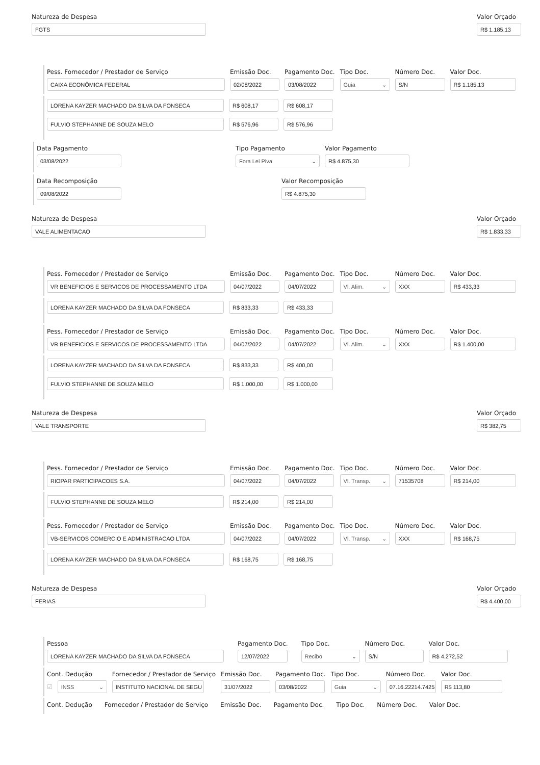Natureza de Despesa
FGTS
Valor Orçado
R$ 1.185,13
Pess. Fornecedor / Prestador de Serviço
CAIXA ECONÔMICA FEDERAL
Emissão Doc.
02/08/2022
Pagamento Doc.
03/08/2022
Tipo Doc.
Guia ⌄
Número Doc.
S/N
Valor Doc.
R$ 1.185,13
LORENA KAYZER MACHADO DA SILVA DA FONSECA
R$ 608,17
R$ 608,17
FULVIO STEPHANNE DE SOUZA MELO
R$ 576,96
R$ 576,96
Data Pagamento
03/08/2022
Tipo Pagamento
Fora Lei Piva ⌄
Valor Pagamento
R$ 4.875,30
Data Recomposição
09/08/2022
Valor Recomposição
R$ 4.875,30
Natureza de Despesa
VALE ALIMENTACAO
Valor Orçado
R$ 1.833,33
Pess. Fornecedor / Prestador de Serviço
VR BENEFICIOS E SERVICOS DE PROCESSAMENTO LTDA
Emissão Doc.
04/07/2022
Pagamento Doc.
04/07/2022
Tipo Doc.
Vl. Alim. ⌄
Número Doc.
XXX
Valor Doc.
R$ 433,33
LORENA KAYZER MACHADO DA SILVA DA FONSECA
R$ 833,33
R$ 433,33
Pess. Fornecedor / Prestador de Serviço
VR BENEFICIOS E SERVICOS DE PROCESSAMENTO LTDA
Emissão Doc.
04/07/2022
Pagamento Doc.
04/07/2022
Tipo Doc.
Vl. Alim. ⌄
Número Doc.
XXX
Valor Doc.
R$ 1.400,00
LORENA KAYZER MACHADO DA SILVA DA FONSECA
R$ 833,33
R$ 400,00
FULVIO STEPHANNE DE SOUZA MELO
R$ 1.000,00
R$ 1.000,00
Natureza de Despesa
VALE TRANSPORTE
Valor Orçado
R$ 382,75
Pess. Fornecedor / Prestador de Serviço
RIOPAR PARTICIPACOES S.A.
Emissão Doc.
04/07/2022
Pagamento Doc.
04/07/2022
Tipo Doc.
Vl. Transp. ⌄
Número Doc.
71535708
Valor Doc.
R$ 214,00
FULVIO STEPHANNE DE SOUZA MELO
R$ 214,00
R$ 214,00
Pess. Fornecedor / Prestador de Serviço
VB-SERVICOS COMERCIO E ADMINISTRACAO LTDA
Emissão Doc.
04/07/2022
Pagamento Doc.
04/07/2022
Tipo Doc.
Vl. Transp. ⌄
Número Doc.
XXX
Valor Doc.
R$ 168,75
LORENA KAYZER MACHADO DA SILVA DA FONSECA
R$ 168,75
R$ 168,75
Natureza de Despesa
FERIAS
Valor Orçado
R$ 4.400,00
Pessoa
LORENA KAYZER MACHADO DA SILVA DA FONSECA
Pagamento Doc.
12/07/2022
Tipo Doc.
Recibo ⌄
Número Doc.
S/N
Valor Doc.
R$ 4.272,52
Cont. Dedução
☑
INSS ⌄
Fornecedor / Prestador de Serviço
INSTITUTO NACIONAL DE SEGU
Emissão Doc.
31/07/2022
Pagamento Doc.
03/08/2022
Tipo Doc.
Guia ⌄
Número Doc.
07.16.22214.7425
Valor Doc.
R$ 113,80
Cont. Dedução
Fornecedor / Prestador de Serviço
Emissão Doc.
Pagamento Doc.
Tipo Doc.
Número Doc.
Valor Doc.